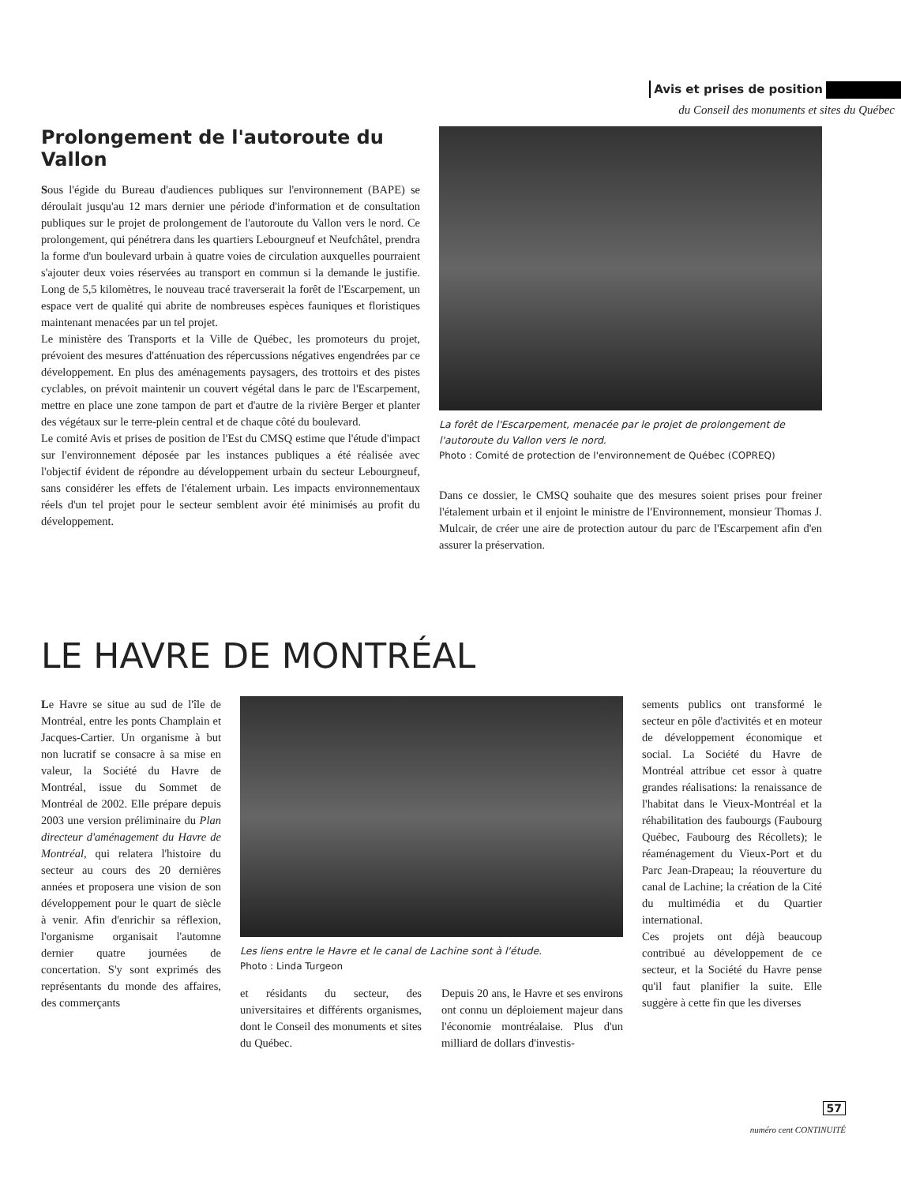Avis et prises de position
du Conseil des monuments et sites du Québec
Prolongement de l'autoroute du Vallon
Sous l'égide du Bureau d'audiences publiques sur l'environnement (BAPE) se déroulait jusqu'au 12 mars dernier une période d'information et de consultation publiques sur le projet de prolongement de l'autoroute du Vallon vers le nord. Ce prolongement, qui pénétrera dans les quartiers Lebourgneuf et Neufchâtel, prendra la forme d'un boulevard urbain à quatre voies de circulation auxquelles pourraient s'ajouter deux voies réservées au transport en commun si la demande le justifie. Long de 5,5 kilomètres, le nouveau tracé traverserait la forêt de l'Escarpement, un espace vert de qualité qui abrite de nombreuses espèces fauniques et floristiques maintenant menacées par un tel projet.
Le ministère des Transports et la Ville de Québec, les promoteurs du projet, prévoient des mesures d'atténuation des répercussions négatives engendrées par ce développement. En plus des aménagements paysagers, des trottoirs et des pistes cyclables, on prévoit maintenir un couvert végétal dans le parc de l'Escarpement, mettre en place une zone tampon de part et d'autre de la rivière Berger et planter des végétaux sur le terre-plein central et de chaque côté du boulevard.
Le comité Avis et prises de position de l'Est du CMSQ estime que l'étude d'impact sur l'environnement déposée par les instances publiques a été réalisée avec l'objectif évident de répondre au développement urbain du secteur Lebourgneuf, sans considérer les effets de l'étalement urbain. Les impacts environnementaux réels d'un tel projet pour le secteur semblent avoir été minimisés au profit du développement.
La forêt de l'Escarpement, menacée par le projet de prolongement de l'autoroute du Vallon vers le nord.
Photo : Comité de protection de l'environnement de Québec (COPREQ)
Dans ce dossier, le CMSQ souhaite que des mesures soient prises pour freiner l'étalement urbain et il enjoint le ministre de l'Environnement, monsieur Thomas J. Mulcair, de créer une aire de protection autour du parc de l'Escarpement afin d'en assurer la préservation.
LE HAVRE DE MONTRÉAL
Le Havre se situe au sud de l'île de Montréal, entre les ponts Champlain et Jacques-Cartier. Un organisme à but non lucratif se consacre à sa mise en valeur, la Société du Havre de Montréal, issue du Sommet de Montréal de 2002. Elle prépare depuis 2003 une version préliminaire du Plan directeur d'aménagement du Havre de Montréal, qui relatera l'histoire du secteur au cours des 20 dernières années et proposera une vision de son développement pour le quart de siècle à venir. Afin d'enrichir sa réflexion, l'organisme organisait l'automne dernier quatre journées de concertation. S'y sont exprimés des représentants du monde des affaires, des commerçants
Les liens entre le Havre et le canal de Lachine sont à l'étude.
Photo : Linda Turgeon
et résidants du secteur, des universitaires et différents organismes, dont le Conseil des monuments et sites du Québec.
Depuis 20 ans, le Havre et ses environs ont connu un déploiement majeur dans l'économie montréalaise. Plus d'un milliard de dollars d'investis-
sements publics ont transformé le secteur en pôle d'activités et en moteur de développement économique et social. La Société du Havre de Montréal attribue cet essor à quatre grandes réalisations: la renaissance de l'habitat dans le Vieux-Montréal et la réhabilitation des faubourgs (Faubourg Québec, Faubourg des Récollets); le réaménagement du Vieux-Port et du Parc Jean-Drapeau; la réouverture du canal de Lachine; la création de la Cité du multimédia et du Quartier international.
Ces projets ont déjà beaucoup contribué au développement de ce secteur, et la Société du Havre pense qu'il faut planifier la suite. Elle suggère à cette fin que les diverses
57
numéro cent CONTINUITÉ